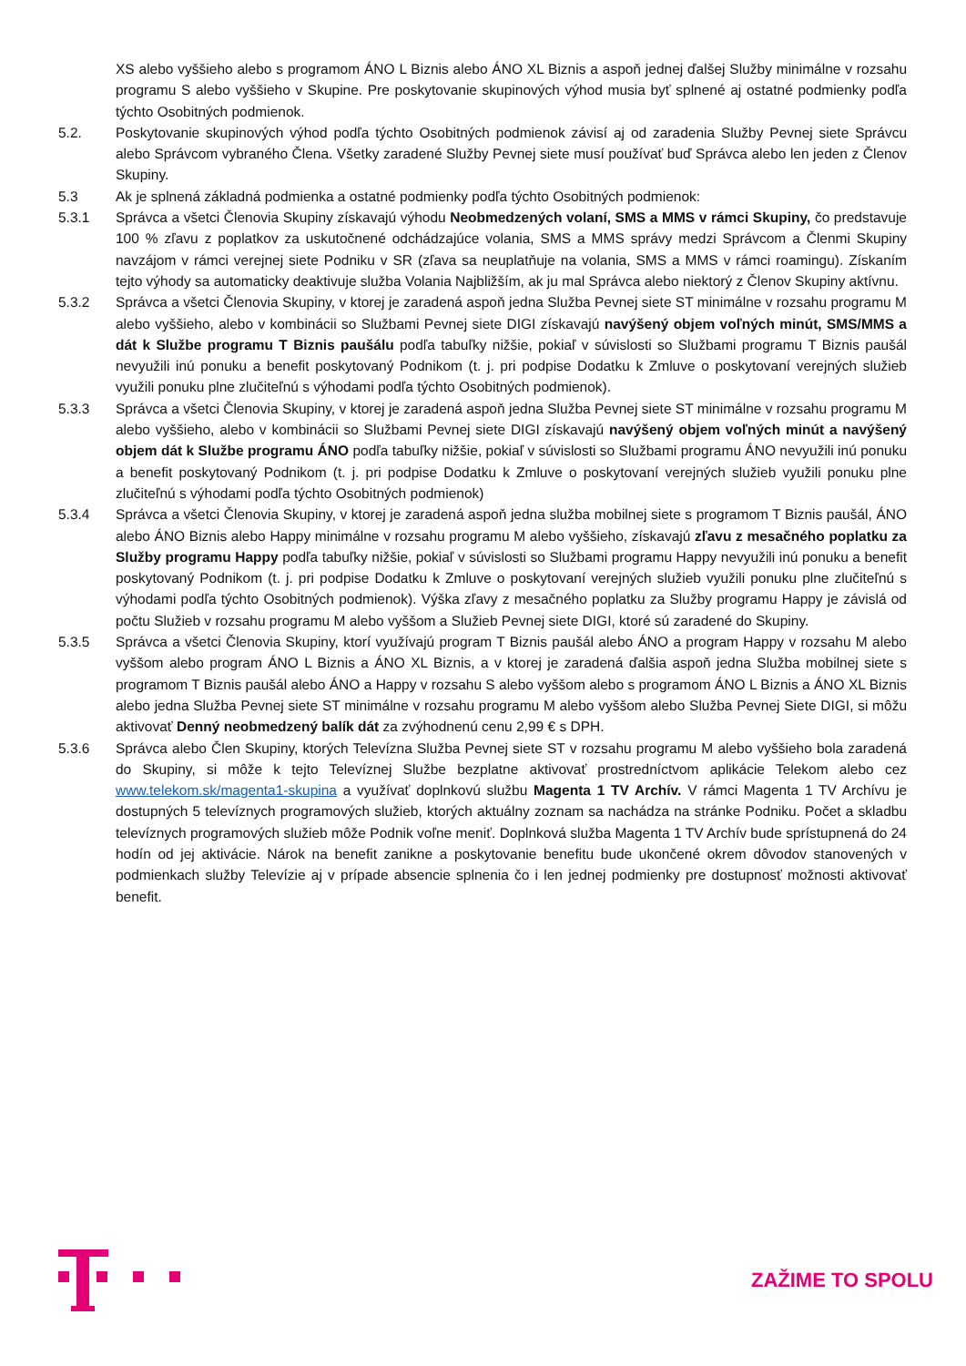XS alebo vyššieho alebo s programom ÁNO L Biznis alebo ÁNO XL Biznis a aspoň jednej ďalšej Služby minimálne v rozsahu programu S alebo vyššieho v Skupine. Pre poskytovanie skupinových výhod musia byť splnené aj ostatné podmienky podľa týchto Osobitných podmienok.
5.2. Poskytovanie skupinových výhod podľa týchto Osobitných podmienok závisí aj od zaradenia Služby Pevnej siete Správcu alebo Správcom vybraného Člena. Všetky zaradené Služby Pevnej siete musí používať buď Správca alebo len jeden z Členov Skupiny.
5.3 Ak je splnená základná podmienka a ostatné podmienky podľa týchto Osobitných podmienok:
5.3.1 Správca a všetci Členovia Skupiny získavajú výhodu Neobmedzených volaní, SMS a MMS v rámci Skupiny, čo predstavuje 100 % zľavu z poplatkov za uskutočnené odchádzajúce volania, SMS a MMS správy medzi Správcom a Členmi Skupiny navzájom v rámci verejnej siete Podniku v SR (zľava sa neuplatňuje na volania, SMS a MMS v rámci roamingu). Získaním tejto výhody sa automaticky deaktivuje služba Volania Najbližším, ak ju mal Správca alebo niektorý z Členov Skupiny aktívnu.
5.3.2 Správca a všetci Členovia Skupiny, v ktorej je zaradená aspoň jedna Služba Pevnej siete ST minimálne v rozsahu programu M alebo vyššieho, alebo v kombinácii so Službami Pevnej siete DIGI získavajú navýšený objem voľných minút, SMS/MMS a dát k Službe programu T Biznis paušálu podľa tabuľky nižšie, pokiaľ v súvislosti so Službami programu T Biznis paušál nevyužili inú ponuku a benefit poskytovaný Podnikom (t. j. pri podpise Dodatku k Zmluve o poskytovaní verejných služieb využili ponuku plne zlučiteľnú s výhodami podľa týchto Osobitných podmienok).
5.3.3 Správca a všetci Členovia Skupiny, v ktorej je zaradená aspoň jedna Služba Pevnej siete ST minimálne v rozsahu programu M alebo vyššieho, alebo v kombinácii so Službami Pevnej siete DIGI získavajú navýšený objem voľných minút a navýšený objem dát k Službe programu ÁNO podľa tabuľky nižšie, pokiaľ v súvislosti so Službami programu ÁNO nevyužili inú ponuku a benefit poskytovaný Podnikom (t. j. pri podpise Dodatku k Zmluve o poskytovaní verejných služieb využili ponuku plne zlučiteľnú s výhodami podľa týchto Osobitných podmienok)
5.3.4 Správca a všetci Členovia Skupiny, v ktorej je zaradená aspoň jedna služba mobilnej siete s programom T Biznis paušál, ÁNO alebo ÁNO Biznis alebo Happy minimálne v rozsahu programu M alebo vyššieho, získavajú zľavu z mesačného poplatku za Služby programu Happy podľa tabuľky nižšie, pokiaľ v súvislosti so Službami programu Happy nevyužili inú ponuku a benefit poskytovaný Podnikom (t. j. pri podpise Dodatku k Zmluve o poskytovaní verejných služieb využili ponuku plne zlučiteľnú s výhodami podľa týchto Osobitných podmienok). Výška zľavy z mesačného poplatku za Služby programu Happy je závislá od počtu Služieb v rozsahu programu M alebo vyššom a Služieb Pevnej siete DIGI, ktoré sú zaradené do Skupiny.
5.3.5 Správca a všetci Členovia Skupiny, ktorí využívajú program T Biznis paušál alebo ÁNO a program Happy v rozsahu M alebo vyššom alebo program ÁNO L Biznis a ÁNO XL Biznis, a v ktorej je zaradená ďalšia aspoň jedna Služba mobilnej siete s programom T Biznis paušál alebo ÁNO a Happy v rozsahu S alebo vyššom alebo s programom ÁNO L Biznis a ÁNO XL Biznis alebo jedna Služba Pevnej siete ST minimálne v rozsahu programu M alebo vyššom alebo Služba Pevnej Siete DIGI, si môžu aktivovať Denný neobmedzený balík dát za zvýhodnenú cenu 2,99 € s DPH.
5.3.6 Správca alebo Člen Skupiny, ktorých Televízna Služba Pevnej siete ST v rozsahu programu M alebo vyššieho bola zaradená do Skupiny, si môže k tejto Televíznej Službe bezplatne aktivovať prostredníctvom aplikácie Telekom alebo cez www.telekom.sk/magenta1-skupina a využívať doplnkovú službu Magenta 1 TV Archív. V rámci Magenta 1 TV Archívu je dostupných 5 televíznych programových služieb, ktorých aktuálny zoznam sa nachádza na stránke Podniku. Počet a skladbu televíznych programových služieb môže Podnik voľne meniť. Doplnková služba Magenta 1 TV Archív bude sprístupnená do 24 hodín od jej aktivácie. Nárok na benefit zanikne a poskytovanie benefitu bude ukončené okrem dôvodov stanovených v podmienkach služby Televízie aj v prípade absencie splnenia čo i len jednej podmienky pre dostupnosť možnosti aktivovať benefit.
ZAŽIME TO SPOLU